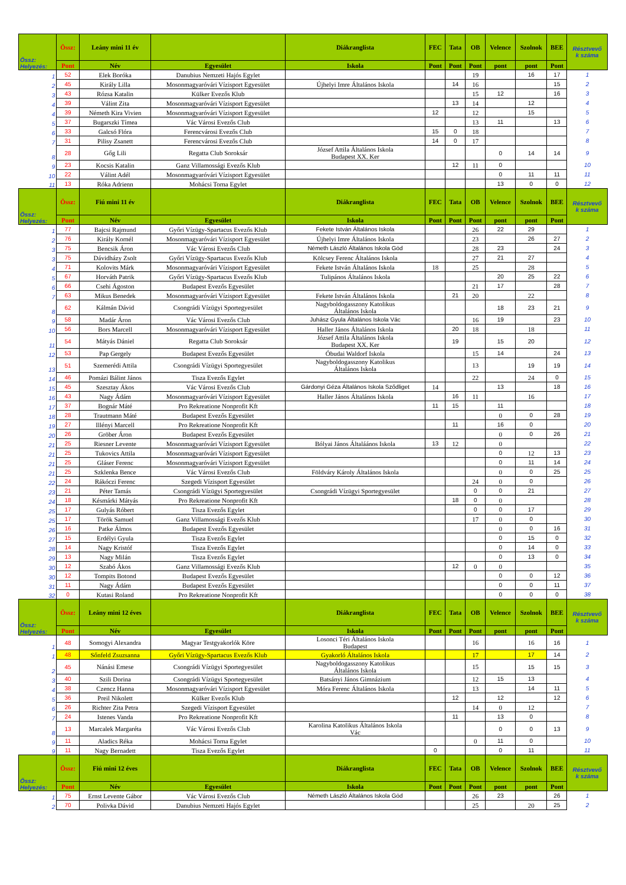| Össz: Helyezés: | Össz: | Leány mini 11 év | | Diákranglista | FEC | Tata | OB | Velence | Szolnok | BEE | Résztvevő k száma |
| --- | --- | --- | --- | --- | --- | --- | --- | --- | --- | --- | --- |
| | Pont | Név | Egyesület | Iskola | Pont | Pont | Pont | pont | pont | Pont | |
| 1 | 52 | Elek Boróka | Danubius Nemzeti Hajós Egylet | | | | 19 | | 16 | 17 | 1 |
| 2 | 45 | Király Lilla | Mosonmagyaróvári Vízisport Egyesület | Újhelyi Imre Általános Iskola | | 14 | 16 | | | 15 | 2 |
| 3 | 43 | Rózsa Katalin | Külker Evezős Klub | | | | 15 | 12 | | 16 | 3 |
| 4 | 39 | Válint Zita | Mosonmagyaróvári Vízisport Egyesület | | | 13 | 14 | | 12 | | 4 |
| 4 | 39 | Németh Kira Vivien | Mosonmagyaróvári Vízisport Egyesület | | 12 | | 12 | | 15 | | 5 |
| 5 | 37 | Bugarszki Tímea | Vác Városi Evezős Club | | | | 13 | 11 | | 13 | 6 |
| 6 | 33 | Galcsó Flóra | Ferencvárosi Evezős Club | | 15 | 0 | 18 | | | | 7 |
| 7 | 31 | Pilisy Zsanett | Ferencvárosi Evezős Club | | 14 | 0 | 17 | | | | 8 |
| 8 | 28 | Gőg Lili | Regatta Club Soroksár | József Attila Általános Iskola Budapest XX. Ker | | | | 0 | 14 | 14 | 9 |
| 9 | 23 | Kocsis Katalin | Ganz Villamossági Evezős Klub | | | 12 | 11 | 0 | | | 10 |
| 10 | 22 | Válint Adél | Mosonmagyaróvári Vízisport Egyesület | | | | | 0 | 11 | 11 | 11 |
| 11 | 13 | Róka Adrienn | Mohácsi Torna Egylet | | | | | 13 | 0 | 0 | 12 |
| Össz: Helyezés: | Össz: | Fiú mini 11 év | | Diákranglista | FEC | Tata | OB | Velence | Szolnok | BEE | Résztvevő k száma |
| | Pont | Név | Egyesület | Iskola | Pont | Pont | Pont | pont | pont | Pont | |
| 1 | 77 | Bajcsi Rajmund | Győri Vízügy-Spartacus Evezős Klub | Fekete István Általános Iskola | | | 26 | 22 | 29 | | 1 |
| 2 | 76 | Király Kornél | Mosonmagyaróvári Vízisport Egyesület | Újhelyi Imre Általános Iskola | | | 23 | | 26 | 27 | 2 |
| 3 | 75 | Bencsik Áron | Vác Városi Evezős Club | Németh László Általános Iskola Göd | | | 28 | 23 | | 24 | 3 |
| 3 | 75 | Dávidházy Zsolt | Győri Vízügy-Spartacus Evezős Klub | Kölcsey Ferenc Általános Iskola | | | 27 | 21 | 27 | | 4 |
| 4 | 71 | Kolovits Márk | Mosonmagyaróvári Vízisport Egyesület | Fekete István Általános Iskola | 18 | | 25 | | 28 | | 5 |
| 5 | 67 | Horváth Patrik | Győri Vízügy-Spartacus Evezős Klub | Tulipános Általános Iskola | | | | 20 | 25 | 22 | 6 |
| 6 | 66 | Csehi Ágoston | Budapest Evezős Egyesület | | | | 21 | 17 | | 28 | 7 |
| 7 | 63 | Mikus Benedek | Mosonmagyaróvári Vízisport Egyesület | Fekete István Általános Iskola | | 21 | 20 | | 22 | | 8 |
| 8 | 62 | Kálmán Dávid | Csongrádi Vízügyi Sportegyesület | Nagyboldogasszony Katolikus Általános Iskola | | | | 18 | 23 | 21 | 9 |
| 9 | 58 | Madár Áron | Vác Városi Evezős Club | Juhász Gyula Általános Iskola Vác | | | 16 | 19 | | 23 | 10 |
| 10 | 56 | Bors Marcell | Mosonmagyaróvári Vízisport Egyesület | Haller János Általános Iskola | | 20 | 18 | | 18 | | 11 |
| 11 | 54 | Mátyás Dániel | Regatta Club Soroksár | József Attila Általános Iskola Budapest XX. Ker | | 19 | | 15 | 20 | | 12 |
| 12 | 53 | Pap Gergely | Budapest Evezős Egyesület | Óbudai Waldorf Iskola | | | 15 | 14 | | 24 | 13 |
| 13 | 51 | Szemerédi Attila | Csongrádi Vízügyi Sportegyesület | Nagyboldogasszony Katolikus Általános Iskola | | | 13 | | 19 | 19 | 14 |
| 14 | 46 | Pomázi Bálint János | Tisza Evezős Egylet | | | | 22 | | 24 | 0 | 15 |
| 15 | 45 | Szesztay Ákos | Vác Városi Evezős Club | Gárdonyi Géza Általános Iskola Sződliget | 14 | | | 13 | | 18 | 16 |
| 16 | 43 | Nagy Ádám | Mosonmagyaróvári Vízisport Egyesület | Haller János Általános Iskola | | 16 | 11 | | 16 | | 17 |
| 17 | 37 | Bognár Máté | Pro Rekreatione Nonprofit Kft | | 11 | 15 | | 11 | | | 18 |
| 18 | 28 | Trautmann Máté | Budapest Evezős Egyesület | | | | | 0 | 0 | 28 | 19 |
| 19 | 27 | Illényi Marcell | Pro Rekreatione Nonprofit Kft | | | 11 | | 16 | 0 | | 20 |
| 20 | 26 | Gröber Áron | Budapest Evezős Egyesület | | | | | 0 | 0 | 26 | 21 |
| 21 | 25 | Riesner Levente | Mosonmagyaróvári Vízisport Egyesület | Bólyai János Általáános Iskola | 13 | 12 | | 0 | | | 22 |
| 21 | 25 | Tukovics Attila | Mosonmagyaróvári Vízisport Egyesület | | | | | 0 | 12 | 13 | 23 |
| 21 | 25 | Gláser Ferenc | Mosonmagyaróvári Vízisport Egyesület | | | | | 0 | 11 | 14 | 24 |
| 21 | 25 | Szklenka Bence | Vác Városi Evezős Club | Földváry Károly Általános Iskola | | | | 0 | 0 | 25 | 25 |
| 22 | 24 | Rákóczi Ferenc | Szegedi Vízisport Egyesület | | | | 24 | 0 | 0 | | 26 |
| 23 | 21 | Péter Tamás | Csongrádi Vízügyi Sportegyesület | Csongrádi Vízügyi Sportegyesület | | | 0 | 0 | 21 | | 27 |
| 24 | 18 | Késmárki Mátyás | Pro Rekreatione Nonprofit Kft | | | 18 | 0 | 0 | | | 28 |
| 25 | 17 | Gulyás Róbert | Tisza Evezős Egylet | | | | 0 | 0 | 17 | | 29 |
| 25 | 17 | Török Samuel | Ganz Villamossági Evezős Klub | | | | 17 | 0 | 0 | | 30 |
| 26 | 16 | Patke Álmos | Budapest Evezős Egyesület | | | | | 0 | 0 | 16 | 31 |
| 27 | 15 | Erdélyi Gyula | Tisza Evezős Egylet | | | | | 0 | 15 | 0 | 32 |
| 28 | 14 | Nagy Kristóf | Tisza Evezős Egylet | | | | | 0 | 14 | 0 | 33 |
| 29 | 13 | Nagy Milán | Tisza Evezős Egylet | | | | | 0 | 13 | 0 | 34 |
| 30 | 12 | Szabó Ákos | Ganz Villamossági Evezős Klub | | | 12 | 0 | 0 | | | 35 |
| 30 | 12 | Tompits Botond | Budapest Evezős Egyesület | | | | | 0 | 0 | 12 | 36 |
| 31 | 11 | Nagy Ádám | Budapest Evezős Egyesület | | | | | 0 | 0 | 11 | 37 |
| 32 | 0 | Kutasi Roland | Pro Rekreatione Nonprofit Kft | | | | | 0 | 0 | 0 | 38 |
| Össz: Helyezés: | Össz: | Leány mini 12 éves | | Diákranglista | FEC | Tata | OB | Velence | Szolnok | BEE | Résztvevő k száma |
| | Pont | Név | Egyesület | Iskola | Pont | Pont | Pont | pont | pont | Pont | |
| 1 | 48 | Somogyi Alexandra | Magyar Testgyakorlók Köre | Losonci Téri Általános Iskola Budapest | | | 16 | | 16 | 16 | 1 |
| 1 | 48 | Sőnfeld Zsuzsanna | Győri Vízügy-Spartacus Evezős Klub | Gyakorló Általános Iskola | | | 17 | | 17 | 14 | 2 |
| 2 | 45 | Nánási Emese | Csongrádi Vízügyi Sportegyesület | Nagyboldogasszony Katolikus Általános Iskola | | | 15 | | 15 | 15 | 3 |
| 3 | 40 | Szili Dorina | Csongrádi Vízügyi Sportegyesület | Batsányi János Gimnázium | | | 12 | 15 | 13 | | 4 |
| 4 | 38 | Czencz Hanna | Mosonmagyaróvári Vízisport Egyesület | Móra Ferenc Általános Iskola | | | 13 | | 14 | 11 | 5 |
| 5 | 36 | Preil Nikolett | Külker Evezős Klub | | | 12 | | 12 | | 12 | 6 |
| 6 | 26 | Richter Zita Petra | Szegedi Vízisport Egyesület | | | | 14 | 0 | 12 | | 7 |
| 7 | 24 | Istenes Vanda | Pro Rekreatione Nonprofit Kft | | | 11 | | 13 | 0 | | 8 |
| 8 | 13 | Marcalek Margaréta | Vác Városi Evezős Club | Karolina Katolikus Általános Iskola Vác | | | | 0 | 0 | 13 | 9 |
| 9 | 11 | Aladics Réka | Mohácsi Torna Egylet | | | | 0 | 11 | 0 | | 10 |
| 9 | 11 | Nagy Bernadett | Tisza Evezős Egylet | | 0 | | | 0 | 11 | | 11 |
| Össz: Helyezés: | Össz: | Fiú mini 12 éves | | Diákranglista | FEC | Tata | OB | Velence | Szolnok | BEE | Résztvevő k száma |
| | Pont | Név | Egyesület | Iskola | Pont | Pont | Pont | pont | pont | Pont | |
| 1 | 75 | Ernst Levente Gábor | Vác Városi Evezős Club | Németh László Általános Iskola Göd | | | 26 | 23 | | 26 | 1 |
| 2 | 70 | Polivka Dávid | Danubius Nemzeti Hajós Egylet | | | | 25 | | 20 | 25 | 2 |